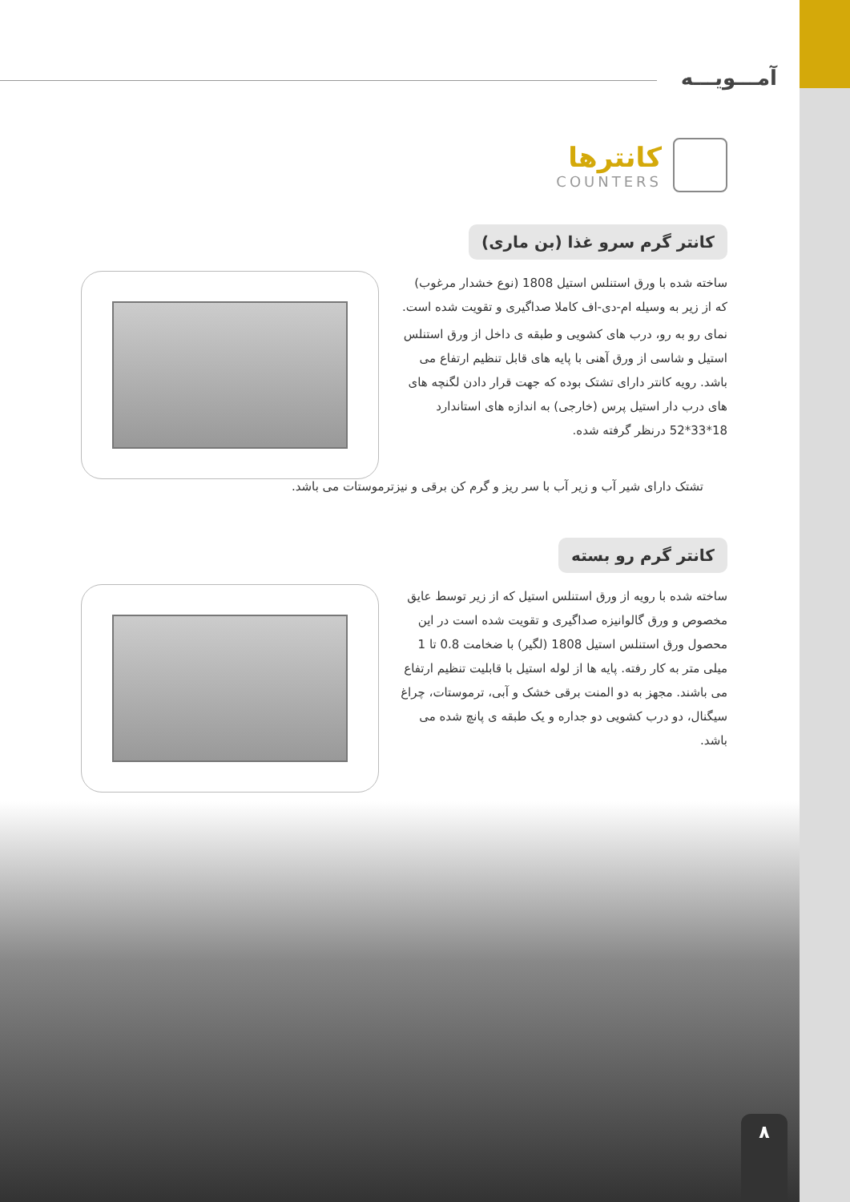آمـــویـــه
کانترها
COUNTERS
کانتر گرم سرو غذا (بن ماری)
ساخته شده با ورق استنلس استیل 1808 (نوع خشدار مرغوب) که از زیر به وسیله ام-دی-اف کاملا صداگیری و تقویت شده است.
نمای رو به رو، درب های کشویی و طبقه ی داخل از ورق استنلس استیل و شاسی از ورق آهنی با پایه های قابل تنظیم ارتفاع می باشد. رویه کانتر دارای تشتک بوده که جهت قرار دادن لگنچه های های درب دار استیل پرس (خارجی) به اندازه های استاندارد 18*33*52 درنظر گرفته شده.
تشتک دارای شیر آب و زیر آب با سر ریز و گرم کن برقی و نیزترموستات می باشد.
کانتر گرم رو بسته
ساخته شده با رویه از ورق استنلس استیل که از زیر توسط عایق مخصوص و ورق گالوانیزه صداگیری و تقویت شده است در این محصول ورق استنلس استیل 1808 (لگیر) با ضخامت 0.8 تا 1 میلی متر به کار رفته. پایه ها از لوله استیل با قابلیت تنظیم ارتفاع می باشند. مجهز به دو المنت برقی خشک و آبی، ترموستات، چراغ سیگنال، دو درب کشویی دو جداره و یک طبقه ی پانچ شده می باشد.
۸